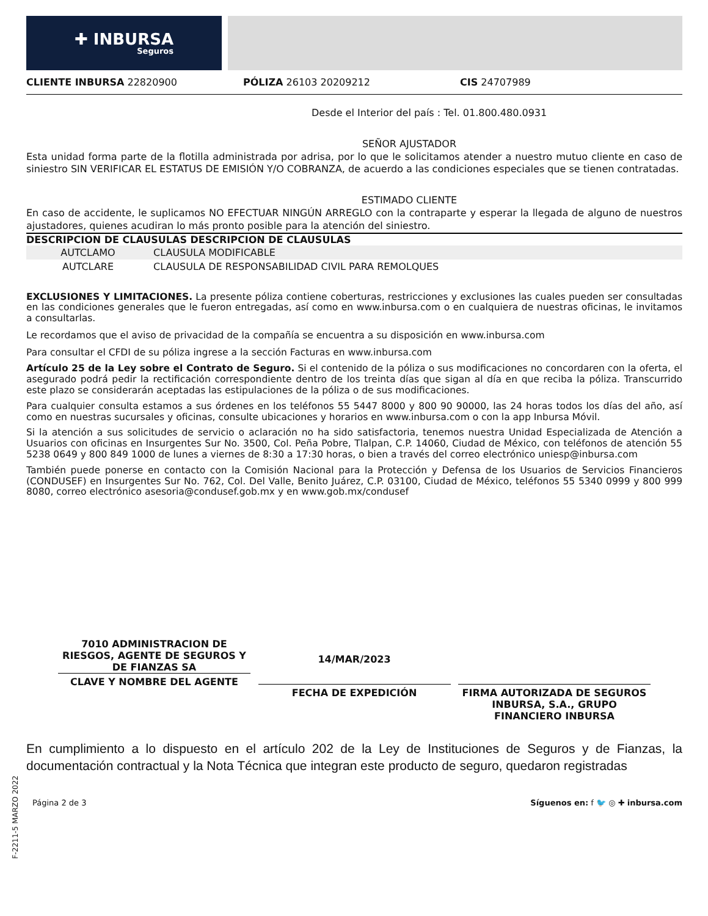✚ INBURSA
Seguros
CLIENTE INBURSA 22820900 PÓLIZA 26103 20209212 CIS 24707989
Desde el Interior del país : Tel. 01.800.480.0931
SEÑOR AJUSTADOR
Esta unidad forma parte de la flotilla administrada por adrisa, por lo que le solicitamos atender a nuestro mutuo cliente en caso de siniestro SIN VERIFICAR EL ESTATUS DE EMISIÓN Y/O COBRANZA, de acuerdo a las condiciones especiales que se tienen contratadas.
ESTIMADO CLIENTE
En caso de accidente, le suplicamos NO EFECTUAR NINGÚN ARREGLO con la contraparte y esperar la llegada de alguno de nuestros ajustadores, quienes acudiran lo más pronto posible para la atención del siniestro.
DESCRIPCION DE CLAUSULAS DESCRIPCION DE CLAUSULAS
| AUTCLAMO | CLAUSULA MODIFICABLE |
| AUTCLARE | CLAUSULA DE RESPONSABILIDAD CIVIL PARA REMOLQUES |
EXCLUSIONES Y LIMITACIONES. La presente póliza contiene coberturas, restricciones y exclusiones las cuales pueden ser consultadas en las condiciones generales que le fueron entregadas, así como en www.inbursa.com o en cualquiera de nuestras oficinas, le invitamos a consultarlas.
Le recordamos que el aviso de privacidad de la compañía se encuentra a su disposición en www.inbursa.com
Para consultar el CFDI de su póliza ingrese a la sección Facturas en www.inbursa.com
Artículo 25 de la Ley sobre el Contrato de Seguro. Si el contenido de la póliza o sus modificaciones no concordaren con la oferta, el asegurado podrá pedir la rectificación correspondiente dentro de los treinta días que sigan al día en que reciba la póliza. Transcurrido este plazo se considerarán aceptadas las estipulaciones de la póliza o de sus modificaciones.
Para cualquier consulta estamos a sus órdenes en los teléfonos 55 5447 8000 y 800 90 90000, las 24 horas todos los días del año, así como en nuestras sucursales y oficinas, consulte ubicaciones y horarios en www.inbursa.com o con la app Inbursa Móvil.
Si la atención a sus solicitudes de servicio o aclaración no ha sido satisfactoria, tenemos nuestra Unidad Especializada de Atención a Usuarios con oficinas en Insurgentes Sur No. 3500, Col. Peña Pobre, Tlalpan, C.P. 14060, Ciudad de México, con teléfonos de atención 55 5238 0649 y 800 849 1000 de lunes a viernes de 8:30 a 17:30 horas, o bien a través del correo electrónico uniesp@inbursa.com
También puede ponerse en contacto con la Comisión Nacional para la Protección y Defensa de los Usuarios de Servicios Financieros (CONDUSEF) en Insurgentes Sur No. 762, Col. Del Valle, Benito Juárez, C.P. 03100, Ciudad de México, teléfonos 55 5340 0999 y 800 999 8080, correo electrónico asesoria@condusef.gob.mx y en www.gob.mx/condusef
7010 ADMINISTRACION DE RIESGOS, AGENTE DE SEGUROS Y DE FIANZAS SA
CLAVE Y NOMBRE DEL AGENTE
14/MAR/2023
FECHA DE EXPEDICIÓN
FIRMA AUTORIZADA DE SEGUROS INBURSA, S.A., GRUPO FINANCIERO INBURSA
En cumplimiento a lo dispuesto en el artículo 202 de la Ley de Instituciones de Seguros y de Fianzas, la documentación contractual y la Nota Técnica que integran este producto de seguro, quedaron registradas
Página 2 de 3 Síguenos en: f 🐦 ◎ ✚ inbursa.com
F-2211-5 MARZO 2022